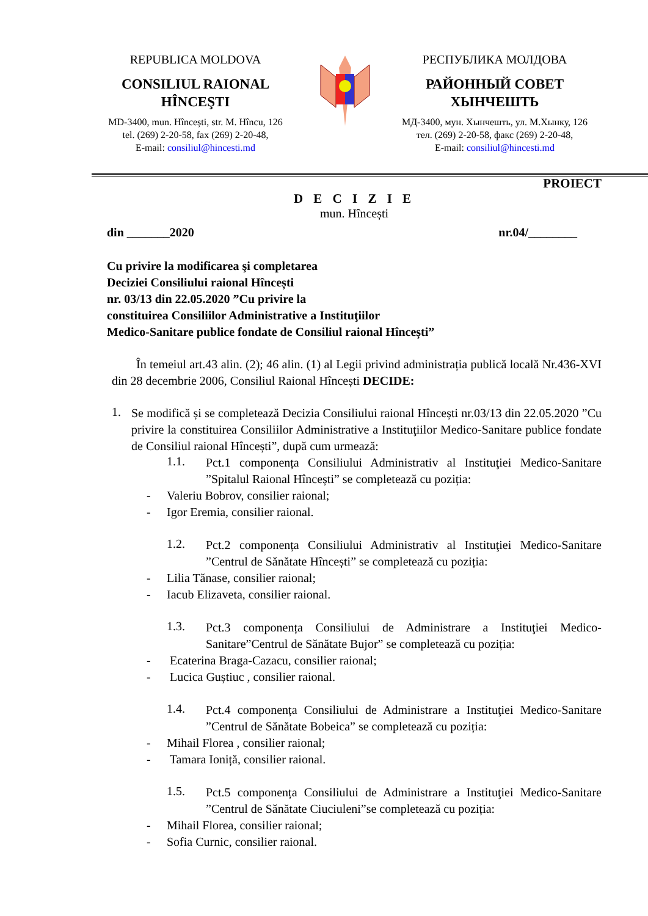REPUBLICA MOLDOVA
CONSILIUL RAIONAL
HÎNCEŞTI
MD-3400, mun. Hîncești, str. M. Hîncu, 126
tel. (269) 2-20-58, fax (269) 2-20-48,
E-mail: consiliul@hincesti.md
РЕСПУБЛИКА МОЛДОВА
РАЙОННЫЙ СОВЕТ
ХЫНЧЕШТЬ
МД-3400, мун. Хынчешть, ул. М.Хынку, 126
тел. (269) 2-20-58, факс (269) 2-20-48,
E-mail: consiliul@hincesti.md
PROIECT
D E C I Z I E
mun. Hîncești
din _______2020 nr.04/________
Cu privire la modificarea şi completarea
Deciziei Consiliului raional Hîncești
nr. 03/13 din 22.05.2020 ”Cu privire la
constituirea Consiliilor Administrative a Instituţiilor
Medico-Sanitare publice fondate de Consiliul raional Hîncești”
În temeiul art.43 alin. (2); 46 alin. (1) al Legii privind administrația publică locală Nr.436-XVI din 28 decembrie 2006, Consiliul Raional Hîncești DECIDE:
1.
Se modifică și se completează Decizia Consiliului raional Hîncești nr.03/13 din 22.05.2020 ”Cu privire la constituirea Consiliilor Administrative a Instituţiilor Medico-Sanitare publice fondate de Consiliul raional Hîncești”, după cum urmează:
1.1.
Pct.1 componența Consiliului Administrativ al Instituţiei Medico-Sanitare ”Spitalul Raional Hîncești” se completează cu poziția:
- Valeriu Bobrov, consilier raional;
- Igor Eremia, consilier raional.
1.2.
Pct.2 componența Consiliului Administrativ al Instituţiei Medico-Sanitare ”Centrul de Sănătate Hîncești” se completează cu poziția:
- Lilia Tănase, consilier raional;
- Iacub Elizaveta, consilier raional.
1.3.
Pct.3 componența Consiliului de Administrare a Instituţiei Medico-Sanitare”Centrul de Sănătate Bujor” se completează cu poziția:
- Ecaterina Braga-Cazacu, consilier raional;
- Lucica Guștiuc , consilier raional.
1.4.
Pct.4 componența Consiliului de Administrare a Instituţiei Medico-Sanitare ”Centrul de Sănătate Bobeica” se completează cu poziția:
- Mihail Florea , consilier raional;
- Tamara Ioniță, consilier raional.
1.5.
Pct.5 componența Consiliului de Administrare a Instituţiei Medico-Sanitare ”Centrul de Sănătate Ciuciuleni”se completează cu poziția:
- Mihail Florea, consilier raional;
- Sofia Curnic, consilier raional.